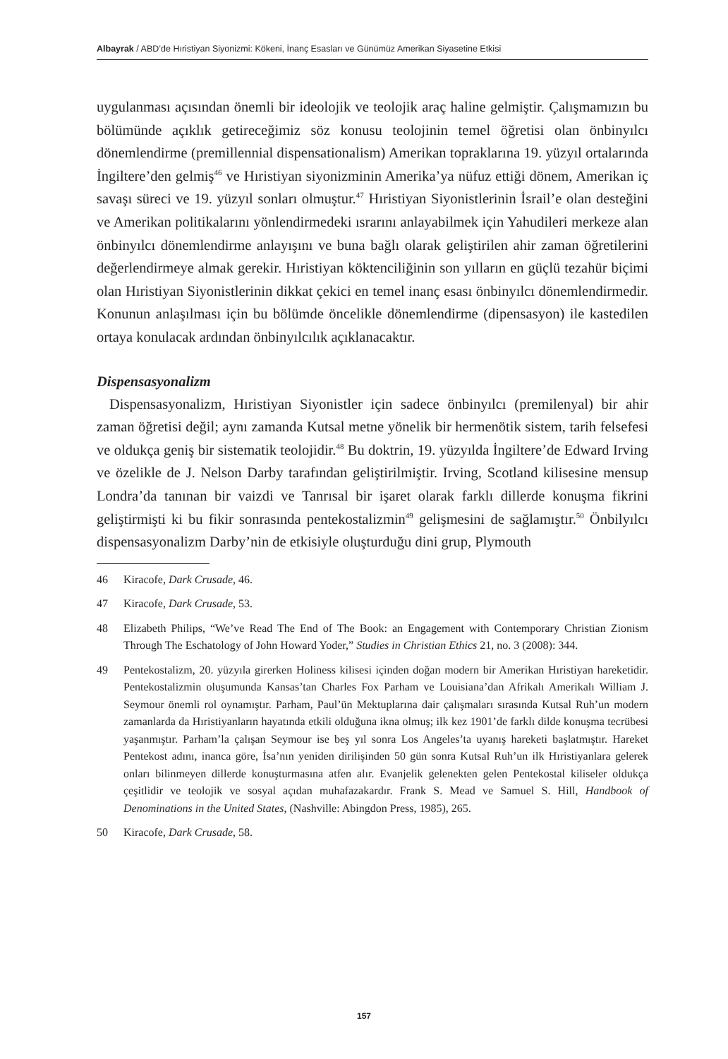Albayrak / ABD’de Hıristiyan Siyonizmi: Kökeni, İnanç Esasları ve Günümüz Amerikan Siyasetine Etkisi
uygulanması açısından önemli bir ideolojik ve teolojik araç haline gelmiştir. Çalışmamızın bu bölümünde açıklık getireceğimiz söz konusu teolojinin temel öğretisi olan önbinyılcı dönemlendirme (premillennial dispensationalism) Amerikan topraklarına 19. yüzyıl ortalarında İngiltere’den gelmiş<sup>46</sup> ve Hıristiyan siyonizminin Amerika’ya nüfuz ettiği dönem, Amerikan iç savaşı süreci ve 19. yüzyıl sonları olmuştur.<sup>47</sup> Hıristiyan Siyonistlerinin İsrail’e olan desteğini ve Amerikan politikalarını yönlendirmedeki ısrarını anlayabilmek için Yahudileri merkeze alan önbinyılcı dönemlendirme anlayışını ve buna bağlı olarak geliştirilen ahir zaman öğretilerini değerlendirmeye almak gerekir. Hıristiyan köktenciliğinin son yılların en güçlü tezahür biçimi olan Hıristiyan Siyonistlerinin dikkat çekici en temel inanç esası önbinyılcı dönemlendirmedir. Konunun anlaşılması için bu bölümde öncelikle dönemlendirme (dipensasyon) ile kastedilen ortaya konulacak ardından önbinyılcılık açıklanacaktır.
Dispensasyonalizm
Dispensasyonalizm, Hıristiyan Siyonistler için sadece önbinyılcı (premilenyal) bir ahir zaman öğretisi değil; aynı zamanda Kutsal metne yönelik bir hermenötik sistem, tarih felsefesi ve oldukça geniş bir sistematik teolojidir.<sup>48</sup> Bu doktrin, 19. yüzyılda İngiltere’de Edward Irving ve özelikle de J. Nelson Darby tarafından geliştirilmiştir. Irving, Scotland kilisesine mensup Londra’da tanınan bir vaizdi ve Tanrısal bir işaret olarak farklı dillerde konuşma fikrini geliştirmişti ki bu fikir sonrasında pentekostalizmin<sup>49</sup> gelişmesini de sağlamıştır.<sup>50</sup> Önbilyılcı dispensasyonalizm Darby’nin de etkisiyle oluşturduğu dini grup, Plymouth
46 Kiracofe, Dark Crusade, 46.
47 Kiracofe, Dark Crusade, 53.
48 Elizabeth Philips, “We’ve Read The End of The Book: an Engagement with Contemporary Christian Zionism Through The Eschatology of John Howard Yoder,” Studies in Christian Ethics 21, no. 3 (2008): 344.
49 Pentekostalizm, 20. yüzyıla girerken Holiness kilisesi içinden doğan modern bir Amerikan Hıristiyan hareketidir. Pentekostalizmin oluşumunda Kansas’tan Charles Fox Parham ve Louisiana’dan Afrikalı Amerikalı William J. Seymour önemli rol oynamıştır. Parham, Paul’ün Mektuplarına dair çalışmaları sırasında Kutsal Ruh’un modern zamanlarda da Hıristiyanların hayatında etkili olduğuna ikna olmuş; ilk kez 1901’de farklı dilde konuşma tecrübesi yaşanmıştır. Parham’la çalışan Seymour ise beş yıl sonra Los Angeles’ta uyanış hareketi başlatmıştır. Hareket Pentekost adını, inanca göre, İsa’nın yeniden dirilişinden 50 gün sonra Kutsal Ruh’un ilk Hıristiyanlara gelerek onları bilinmeyen dillerde konuşturmasına atfen alır. Evanjelik gelenekten gelen Pentekostal kiliseler oldukça çeşitlidir ve teolojik ve sosyal açıdan muhafazakardır. Frank S. Mead ve Samuel S. Hill, Handbook of Denominations in the United States, (Nashville: Abingdon Press, 1985), 265.
50 Kiracofe, Dark Crusade, 58.
157